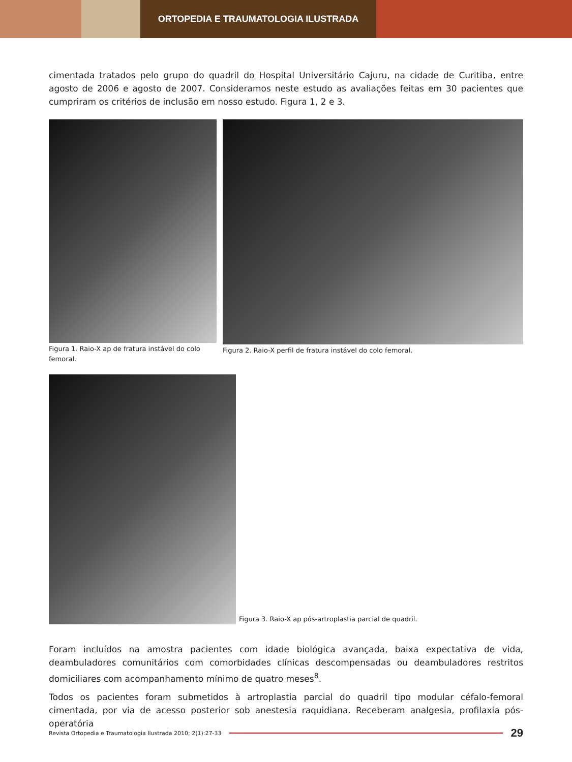ORTOPEDIA E TRAUMATOLOGIA ILUSTRADA
cimentada tratados pelo grupo do quadril do Hospital Universitário Cajuru, na cidade de Curitiba, entre agosto de 2006 e agosto de 2007. Consideramos neste estudo as avaliações feitas em 30 pacientes que cumpriram os critérios de inclusão em nosso estudo. Figura 1, 2 e 3.
Figura 1. Raio-X ap de fratura instável do colo femoral.
Figura 2. Raio-X perfil de fratura instável do colo femoral.
Figura 3. Raio-X ap pós-artroplastia parcial de quadril.
Foram incluídos na amostra pacientes com idade biológica avançada, baixa expectativa de vida, deambuladores comunitários com comorbidades clínicas descompensadas ou deambuladores restritos domiciliares com acompanhamento mínimo de quatro meses<sup>8</sup>.
Todos os pacientes foram submetidos à artroplastia parcial do quadril tipo modular céfalo-femoral cimentada, por via de acesso posterior sob anestesia raquidiana. Receberam analgesia, profilaxia pós-operatória
Revista Ortopedia e Traumatologia Ilustrada 2010; 2(1):27-33 29